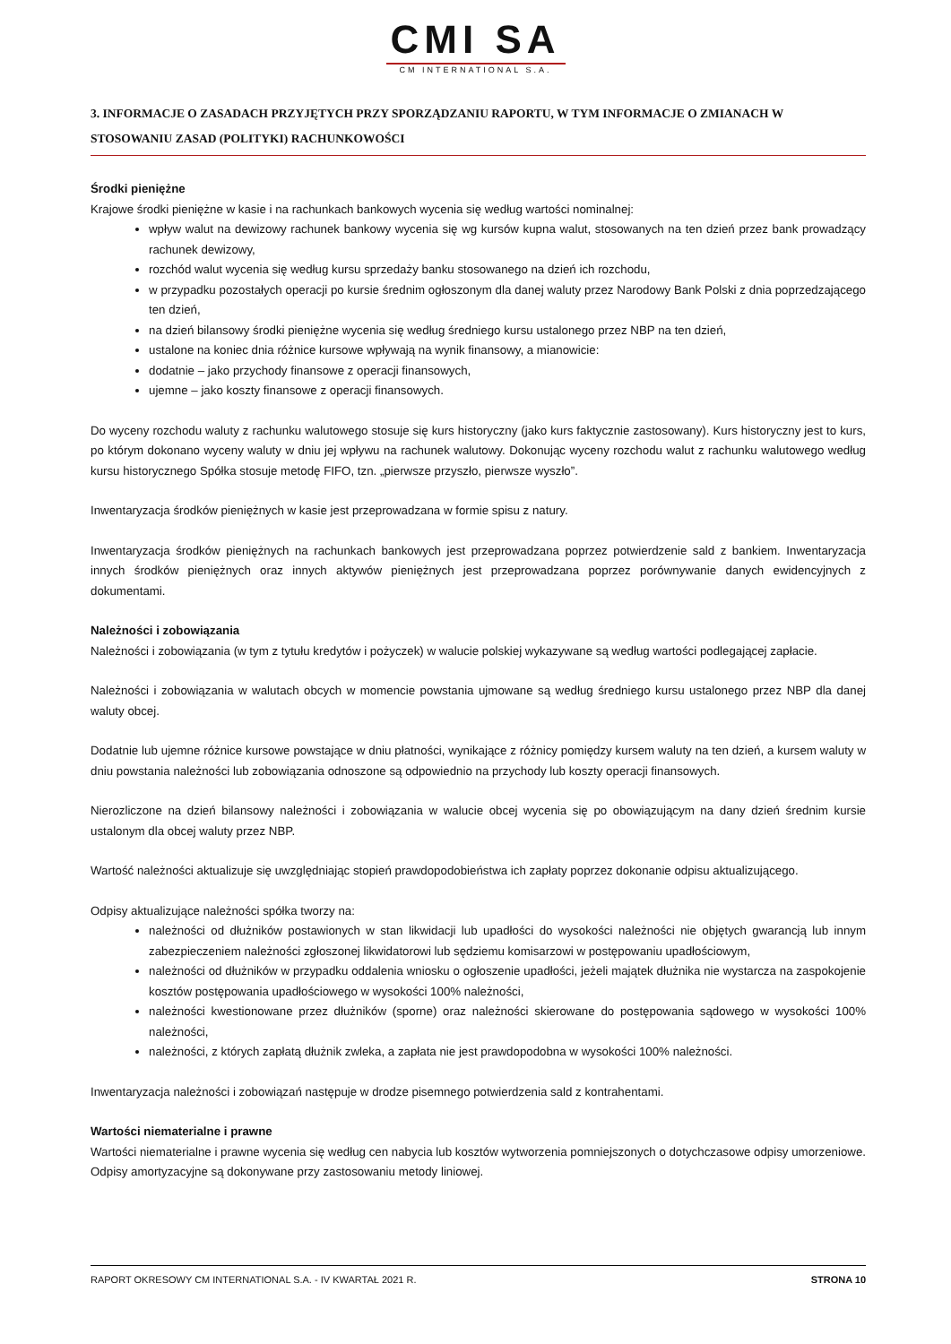CMI SA
CM INTERNATIONAL S.A.
3. INFORMACJE O ZASADACH PRZYJĘTYCH PRZY SPORZĄDZANIU RAPORTU, W TYM INFORMACJE O ZMIANACH W STOSOWANIU ZASAD (POLITYKI) RACHUNKOWOŚCI
Środki pieniężne
Krajowe środki pieniężne w kasie i na rachunkach bankowych wycenia się według wartości nominalnej:
wpływ walut na dewizowy rachunek bankowy wycenia się wg kursów kupna walut, stosowanych na ten dzień przez bank prowadzący rachunek dewizowy,
rozchód walut wycenia się według kursu sprzedaży banku stosowanego na dzień ich rozchodu,
w przypadku pozostałych operacji po kursie średnim ogłoszonym dla danej waluty przez Narodowy Bank Polski z dnia poprzedzającego ten dzień,
na dzień bilansowy środki pieniężne wycenia się według średniego kursu ustalonego przez NBP na ten dzień,
ustalone na koniec dnia różnice kursowe wpływają na wynik finansowy, a mianowicie:
dodatnie – jako przychody finansowe z operacji finansowych,
ujemne – jako koszty finansowe z operacji finansowych.
Do wyceny rozchodu waluty z rachunku walutowego stosuje się kurs historyczny (jako kurs faktycznie zastosowany). Kurs historyczny jest to kurs, po którym dokonano wyceny waluty w dniu jej wpływu na rachunek walutowy. Dokonując wyceny rozchodu walut z rachunku walutowego według kursu historycznego Spółka stosuje metodę FIFO, tzn. „pierwsze przyszło, pierwsze wyszło”.
Inwentaryzacja środków pieniężnych w kasie jest przeprowadzana w formie spisu z natury.
Inwentaryzacja środków pieniężnych na rachunkach bankowych jest przeprowadzana poprzez potwierdzenie sald z bankiem. Inwentaryzacja innych środków pieniężnych oraz innych aktywów pieniężnych jest przeprowadzana poprzez porównywanie danych ewidencyjnych z dokumentami.
Należności i zobowiązania
Należności i zobowiązania (w tym z tytułu kredytów i pożyczek) w walucie polskiej wykazywane są według wartości podlegającej zapłacie.
Należności i zobowiązania w walutach obcych w momencie powstania ujmowane są według średniego kursu ustalonego przez NBP dla danej waluty obcej.
Dodatnie lub ujemne różnice kursowe powstające w dniu płatności, wynikające z różnicy pomiędzy kursem waluty na ten dzień, a kursem waluty w dniu powstania należności lub zobowiązania odnoszone są odpowiednio na przychody lub koszty operacji finansowych.
Nierozliczone na dzień bilansowy należności i zobowiązania w walucie obcej wycenia się po obowiązującym na dany dzień średnim kursie ustalonym dla obcej waluty przez NBP.
Wartość należności aktualizuje się uwzględniając stopień prawdopodobieństwa ich zapłaty poprzez dokonanie odpisu aktualizującego.
Odpisy aktualizujące należności spółka tworzy na:
należności od dłużników postawionych w stan likwidacji lub upadłości do wysokości należności nie objętych gwarancją lub innym zabezpieczeniem należności zgłoszonej likwidatorowi lub sędziemu komisarzowi w postępowaniu upadłościowym,
należności od dłużników w przypadku oddalenia wniosku o ogłoszenie upadłości, jeżeli majątek dłużnika nie wystarcza na zaspokojenie kosztów postępowania upadłościowego w wysokości 100% należności,
należności kwestionowane przez dłużników (sporne) oraz należności skierowane do postępowania sądowego w wysokości 100% należności,
należności, z których zapłatą dłużnik zwleka, a zapłata nie jest prawdopodobna w wysokości 100% należności.
Inwentaryzacja należności i zobowiązań następuje w drodze pisemnego potwierdzenia sald z kontrahentami.
Wartości niematerialne i prawne
Wartości niematerialne i prawne wycenia się według cen nabycia lub kosztów wytworzenia pomniejszonych o dotychczasowe odpisy umorzeniowe. Odpisy amortyzacyjne są dokonywane przy zastosowaniu metody liniowej.
RAPORT OKRESOWY CM INTERNATIONAL S.A. - IV KWARTAŁ 2021 R. STRONA 10